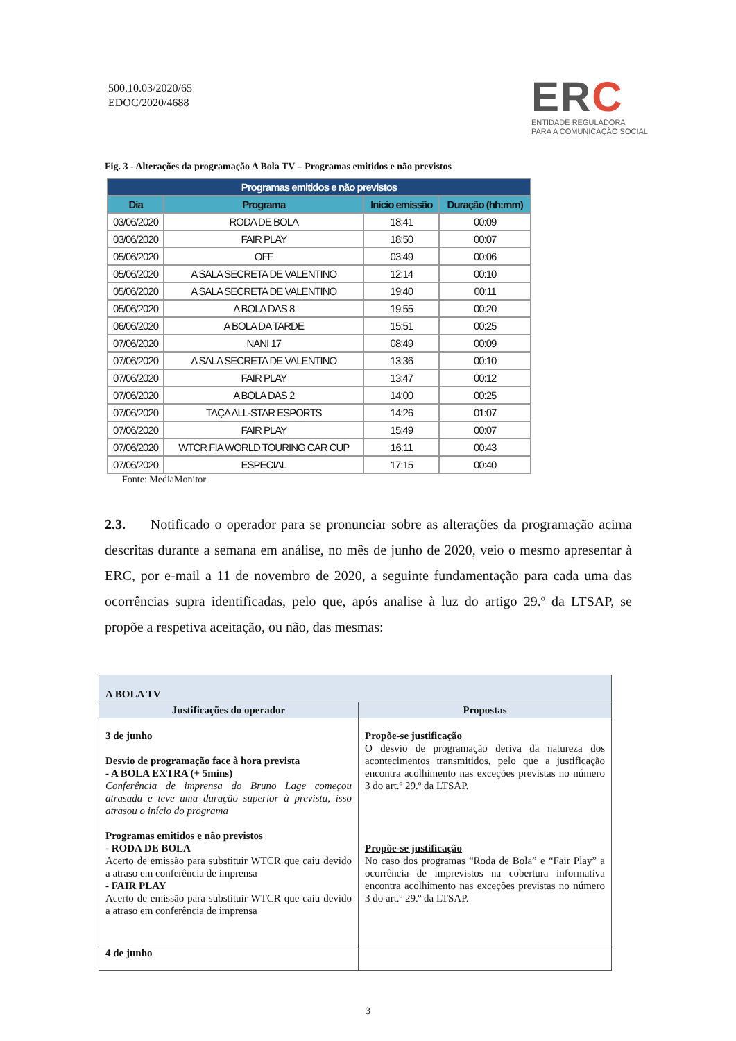500.10.03/2020/65
EDOC/2020/4688
ERC
ENTIDADE REGULADORA
PARA A COMUNICAÇÃO SOCIAL
Fig. 3 - Alterações da programação A Bola TV – Programas emitidos e não previstos
| Programas emitidos e não previstos | | | |
| --- | --- | --- | --- |
| Dia | Programa | Início emissão | Duração (hh:mm) |
| 03/06/2020 | RODA DE BOLA | 18:41 | 00:09 |
| 03/06/2020 | FAIR PLAY | 18:50 | 00:07 |
| 05/06/2020 | OFF | 03:49 | 00:06 |
| 05/06/2020 | A SALA SECRETA DE VALENTINO | 12:14 | 00:10 |
| 05/06/2020 | A SALA SECRETA DE VALENTINO | 19:40 | 00:11 |
| 05/06/2020 | A BOLA DAS 8 | 19:55 | 00:20 |
| 06/06/2020 | A BOLA DA TARDE | 15:51 | 00:25 |
| 07/06/2020 | NANI 17 | 08:49 | 00:09 |
| 07/06/2020 | A SALA SECRETA DE VALENTINO | 13:36 | 00:10 |
| 07/06/2020 | FAIR PLAY | 13:47 | 00:12 |
| 07/06/2020 | A BOLA DAS 2 | 14:00 | 00:25 |
| 07/06/2020 | TAÇA ALL-STAR ESPORTS | 14:26 | 01:07 |
| 07/06/2020 | FAIR PLAY | 15:49 | 00:07 |
| 07/06/2020 | WTCR FIA WORLD TOURING CAR CUP | 16:11 | 00:43 |
| 07/06/2020 | ESPECIAL | 17:15 | 00:40 |
Fonte: MediaMonitor
2.3. Notificado o operador para se pronunciar sobre as alterações da programação acima descritas durante a semana em análise, no mês de junho de 2020, veio o mesmo apresentar à ERC, por e-mail a 11 de novembro de 2020, a seguinte fundamentação para cada uma das ocorrências supra identificadas, pelo que, após analise à luz do artigo 29.º da LTSAP, se propõe a respetiva aceitação, ou não, das mesmas:
| A BOLA TV | |
| Justificações do operador | Propostas |
| 3 de junho Desvio de programação face à hora prevista - A BOLA EXTRA (+ 5mins) Conferência de imprensa do Bruno Lage começou atrasada e teve uma duração superior à prevista, isso atrasou o início do programa Programas emitidos e não previstos - RODA DE BOLA Acerto de emissão para substituir WTCR que caiu devido a atraso em conferência de imprensa - FAIR PLAY Acerto de emissão para substituir WTCR que caiu devido a atraso em conferência de imprensa | Propõe-se justificação O desvio de programação deriva da natureza dos acontecimentos transmitidos, pelo que a justificação encontra acolhimento nas exceções previstas no número 3 do art.º 29.º da LTSAP. Propõe-se justificação No caso dos programas “Roda de Bola” e “Fair Play” a ocorrência de imprevistos na cobertura informativa encontra acolhimento nas exceções previstas no número 3 do art.º 29.º da LTSAP. |
| 4 de junho | |
3